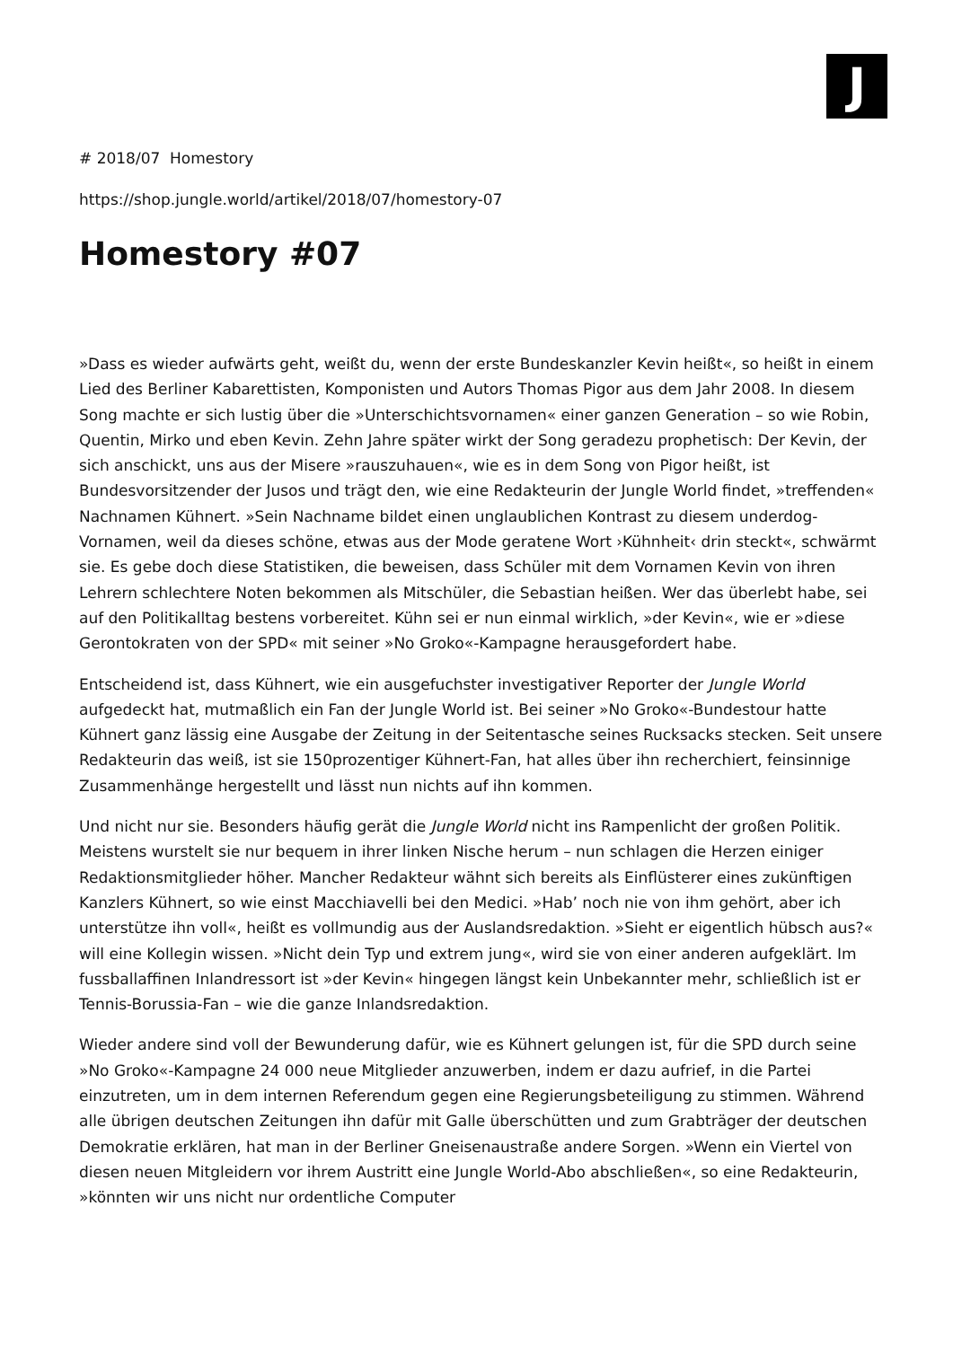J
# 2018/07 Homestory
https://shop.jungle.world/artikel/2018/07/homestory-07
Homestory #07
»Dass es wieder aufwärts geht, weißt du, wenn der erste Bundeskanzler Kevin heißt«, so heißt in einem Lied des Berliner Kabarettisten, Komponisten und Autors Thomas Pigor aus dem Jahr 2008. In diesem Song machte er sich lustig über die »Unterschichtsvornamen« einer ganzen Generation – so wie Robin, Quentin, Mirko und eben Kevin. Zehn Jahre später wirkt der Song geradezu prophetisch: Der Kevin, der sich anschickt, uns aus der Misere »rauszuhauen«, wie es in dem Song von Pigor heißt, ist Bundesvorsitzender der Jusos und trägt den, wie eine Redakteurin der Jungle World findet, »treffenden« Nachnamen Kühnert. »Sein Nachname bildet einen unglaublichen Kontrast zu diesem underdog-Vornamen, weil da dieses schöne, etwas aus der Mode geratene Wort ›Kühnheit‹ drin steckt«, schwärmt sie. Es gebe doch diese Statistiken, die beweisen, dass Schüler mit dem Vornamen Kevin von ihren Lehrern schlechtere Noten bekommen als Mitschüler, die Sebastian heißen. Wer das überlebt habe, sei auf den Politikalltag bestens vorbereitet. Kühn sei er nun einmal wirklich, »der Kevin«, wie er »diese Gerontokraten von der SPD« mit seiner »No Groko«-Kampagne herausgefordert habe.
Entscheidend ist, dass Kühnert, wie ein ausgefuchster investigativer Reporter der Jungle World aufgedeckt hat, mutmaßlich ein Fan der Jungle World ist. Bei seiner »No Groko«-Bundestour hatte Kühnert ganz lässig eine Ausgabe der Zeitung in der Seitentasche seines Rucksacks stecken. Seit unsere Redakteurin das weiß, ist sie 150prozentiger Kühnert-Fan, hat alles über ihn recherchiert, feinsinnige Zusammenhänge hergestellt und lässt nun nichts auf ihn kommen.
Und nicht nur sie. Besonders häufig gerät die Jungle World nicht ins Rampenlicht der großen Politik. Meistens wurstelt sie nur bequem in ihrer linken Nische herum – nun schlagen die Herzen einiger Redaktionsmitglieder höher. Mancher Redakteur wähnt sich bereits als Einflüsterer eines zukünftigen Kanzlers Kühnert, so wie einst Macchiavelli bei den Medici. »Hab’ noch nie von ihm gehört, aber ich unterstütze ihn voll«, heißt es vollmundig aus der Auslandsredaktion. »Sieht er eigentlich hübsch aus?« will eine Kollegin wissen. »Nicht dein Typ und extrem jung«, wird sie von einer anderen aufgeklärt. Im fussballaffinen Inlandressort ist »der Kevin« hingegen längst kein Unbekannter mehr, schließlich ist er Tennis-Borussia-Fan – wie die ganze Inlandsredaktion.
Wieder andere sind voll der Bewunderung dafür, wie es Kühnert gelungen ist, für die SPD durch seine »No Groko«-Kampagne 24 000 neue Mitglieder anzuwerben, indem er dazu aufrief, in die Partei einzutreten, um in dem internen Referendum gegen eine Regierungsbeteiligung zu stimmen. Während alle übrigen deutschen Zeitungen ihn dafür mit Galle überschütten und zum Grabträger der deutschen Demokratie erklären, hat man in der Berliner Gneisenaustraße andere Sorgen. »Wenn ein Viertel von diesen neuen Mitgleidern vor ihrem Austritt eine Jungle World-Abo abschließen«, so eine Redakteurin, »könnten wir uns nicht nur ordentliche Computer